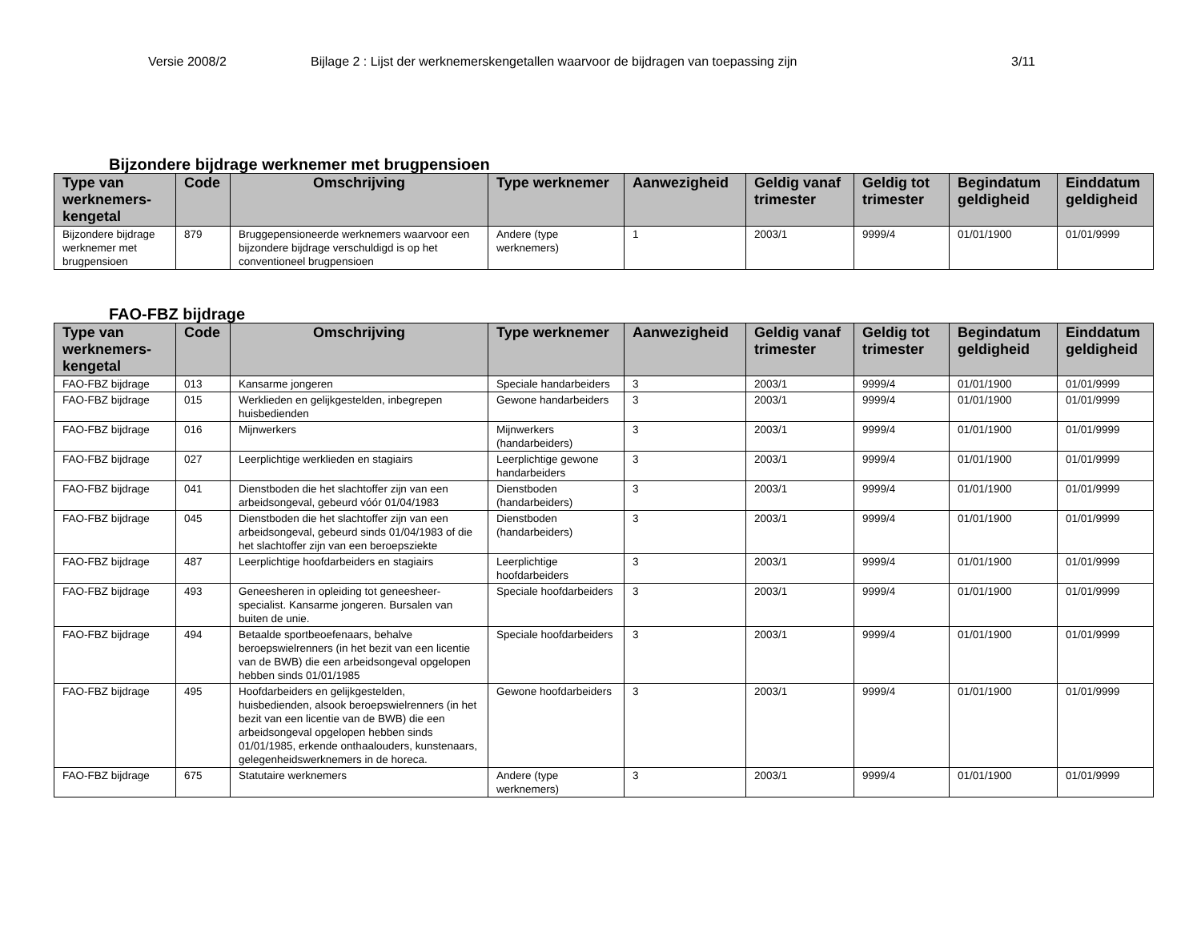Versie 2008/2 Bijlage 2 : Lijst der werknemerskengetallen waarvoor de bijdragen van toepassing zijn 3/11
Bijzondere bijdrage werknemer met brugpensioen
| Type van werknemers-kengetal | Code | Omschrijving | Type werknemer | Aanwezigheid | Geldig vanaf trimester | Geldig tot trimester | Begindatum geldigheid | Einddatum geldigheid |
| --- | --- | --- | --- | --- | --- | --- | --- | --- |
| Bijzondere bijdrage werknemer met brugpensioen | 879 | Bruggepensioneerde werknemers waarvoor een bijzondere bijdrage verschuldigd is op het conventioneel brugpensioen | Andere (type werknemers) | 1 | 2003/1 | 9999/4 | 01/01/1900 | 01/01/9999 |
FAO-FBZ bijdrage
| Type van werknemers-kengetal | Code | Omschrijving | Type werknemer | Aanwezigheid | Geldig vanaf trimester | Geldig tot trimester | Begindatum geldigheid | Einddatum geldigheid |
| --- | --- | --- | --- | --- | --- | --- | --- | --- |
| FAO-FBZ bijdrage | 013 | Kansarme jongeren | Speciale handarbeiders | 3 | 2003/1 | 9999/4 | 01/01/1900 | 01/01/9999 |
| FAO-FBZ bijdrage | 015 | Werklieden en gelijkgestelden, inbegrepen huisbedienden | Gewone handarbeiders | 3 | 2003/1 | 9999/4 | 01/01/1900 | 01/01/9999 |
| FAO-FBZ bijdrage | 016 | Mijnwerkers | Mijnwerkers (handarbeiders) | 3 | 2003/1 | 9999/4 | 01/01/1900 | 01/01/9999 |
| FAO-FBZ bijdrage | 027 | Leerplichtige werklieden en stagiairs | Leerplichtige gewone handarbeiders | 3 | 2003/1 | 9999/4 | 01/01/1900 | 01/01/9999 |
| FAO-FBZ bijdrage | 041 | Dienstboden die het slachtoffer zijn van een arbeidsongeval, gebeurd vóór 01/04/1983 | Dienstboden (handarbeiders) | 3 | 2003/1 | 9999/4 | 01/01/1900 | 01/01/9999 |
| FAO-FBZ bijdrage | 045 | Dienstboden die het slachtoffer zijn van een arbeidsongeval, gebeurd sinds 01/04/1983 of die het slachtoffer zijn van een beroepsziekte | Dienstboden (handarbeiders) | 3 | 2003/1 | 9999/4 | 01/01/1900 | 01/01/9999 |
| FAO-FBZ bijdrage | 487 | Leerplichtige hoofdarbeiders en stagiairs | Leerplichtige hoofdarbeiders | 3 | 2003/1 | 9999/4 | 01/01/1900 | 01/01/9999 |
| FAO-FBZ bijdrage | 493 | Geneesheren in opleiding tot geneesheer-specialist. Kansarme jongeren. Bursalen van buiten de unie. | Speciale hoofdarbeiders | 3 | 2003/1 | 9999/4 | 01/01/1900 | 01/01/9999 |
| FAO-FBZ bijdrage | 494 | Betaalde sportbeoefenaars, behalve beroepswielrenners (in het bezit van een licentie van de BWB) die een arbeidsongeval opgelopen hebben sinds 01/01/1985 | Speciale hoofdarbeiders | 3 | 2003/1 | 9999/4 | 01/01/1900 | 01/01/9999 |
| FAO-FBZ bijdrage | 495 | Hoofdarbeiders en gelijkgestelden, huisbedienden, alsook beroepswielrenners (in het bezit van een licentie van de BWB) die een arbeidsongeval opgelopen hebben sinds 01/01/1985, erkende onthaalouders, kunstenaars, gelegenheidswerknemers in de horeca. | Gewone hoofdarbeiders | 3 | 2003/1 | 9999/4 | 01/01/1900 | 01/01/9999 |
| FAO-FBZ bijdrage | 675 | Statutaire werknemers | Andere (type werknemers) | 3 | 2003/1 | 9999/4 | 01/01/1900 | 01/01/9999 |